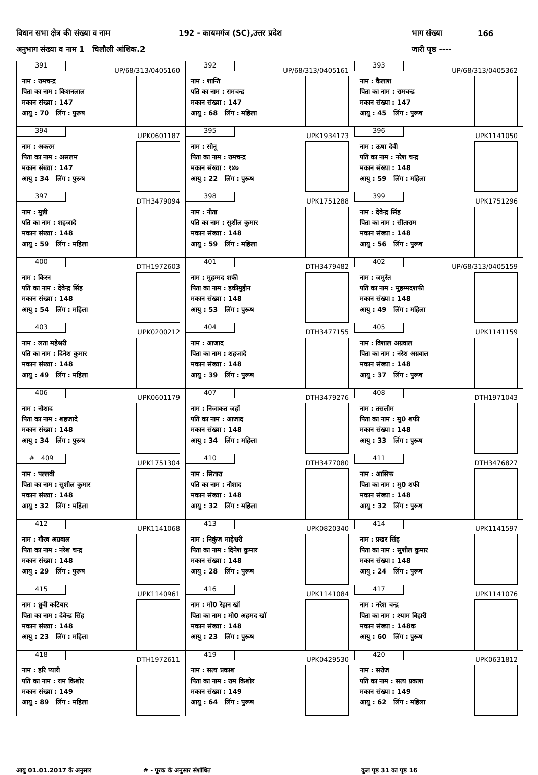विधान सभा क्षेत्र की संख्या व नाम 192 - कायमगंज (SC),उत्तर प्रदेश भाग संख्या 166
अनुभाग संख्या व नाम 1 चिलौली आंशिक.2 जारी पृष्ठ ----
| 391 UP/68/313/0405160 नाम : रामचन्द्र पिता का नाम : किशनलाल मकान संख्या : 147 आयु : 70 लिंग : पुरूष | 392 UP/68/313/0405161 नाम : शान्ति पति का नाम : रामचन्द्र मकान संख्या : 147 आयु : 68 लिंग : महिला | 393 UP/68/313/0405362 नाम : कैलाश पिता का नाम : रामचन्द्र मकान संख्या : 147 आयु : 45 लिंग : पुरूष |
| 394 UPK0601187 नाम : अकरम पिता का नाम : असलम मकान संख्या : 147 आयु : 34 लिंग : पुरूष | 395 UPK1934173 नाम : सोनू पिता का नाम : रामचन्द्र मकान संख्या : १४७ आयु : 22 लिंग : पुरूष | 396 UPK1141050 नाम : ऊषा देवी पति का नाम : नरेश चन्द्र मकान संख्या : 148 आयु : 59 लिंग : महिला |
| 397 DTH3479094 नाम : मुन्नी पति का नाम : शहजादे मकान संख्या : 148 आयु : 59 लिंग : महिला | 398 UPK1751288 नाम : नीता पति का नाम : सुशील कुमार मकान संख्या : 148 आयु : 59 लिंग : महिला | 399 UPK1751296 नाम : देवेन्द्र सिंह पिता का नाम : सीताराम मकान संख्या : 148 आयु : 56 लिंग : पुरूष |
| 400 DTH1972603 नाम : किरन पति का नाम : देवेन्द्र सिंह मकान संख्या : 148 आयु : 54 लिंग : महिला | 401 DTH3479482 नाम : मुहम्मद शफी पिता का नाम : हकीमुद्दीन मकान संख्या : 148 आयु : 53 लिंग : पुरूष | 402 UP/68/313/0405159 नाम : जमुर्रत पति का नाम : मुहम्मदशफी मकान संख्या : 148 आयु : 49 लिंग : महिला |
| 403 UPK0200212 नाम : लता महेश्वरी पति का नाम : दिनेश कुमार मकान संख्या : 148 आयु : 49 लिंग : महिला | 404 DTH3477155 नाम : आजाद पिता का नाम : शहजादे मकान संख्या : 148 आयु : 39 लिंग : पुरूष | 405 UPK1141159 नाम : विशाल अग्रवाल पिता का नाम : नरेश अग्रवाल मकान संख्या : 148 आयु : 37 लिंग : पुरूष |
| 406 UPK0601179 नाम : नौशाद पिता का नाम : शहजादे मकान संख्या : 148 आयु : 34 लिंग : पुरूष | 407 DTH3479276 नाम : निजाकत जहाँ पति का नाम : आजाद मकान संख्या : 148 आयु : 34 लिंग : महिला | 408 DTH1971043 नाम : तसलीम पिता का नाम : मु0 शफी मकान संख्या : 148 आयु : 33 लिंग : पुरूष |
| # 409 UPK1751304 नाम : पल्लवी पिता का नाम : सुशील कुमार मकान संख्या : 148 आयु : 32 लिंग : महिला | 410 DTH3477080 नाम : सितारा पति का नाम : नौशाद मकान संख्या : 148 आयु : 32 लिंग : महिला | 411 DTH3476827 नाम : आसिफ पिता का नाम : मु0 शफी मकान संख्या : 148 आयु : 32 लिंग : पुरूष |
| 412 UPK1141068 नाम : गौरव अग्रवाल पिता का नाम : नरेश चन्द्र मकान संख्या : 148 आयु : 29 लिंग : पुरूष | 413 UPK0820340 नाम : निकुंज माहेश्वरी पिता का नाम : दिनेश कुमार मकान संख्या : 148 आयु : 28 लिंग : पुरूष | 414 UPK1141597 नाम : प्रखर सिंह पिता का नाम : सुशील कुमार मकान संख्या : 148 आयु : 24 लिंग : पुरूष |
| 415 UPK1140961 नाम : ध्रुवी कटियार पिता का नाम : देवेन्द्र सिंह मकान संख्या : 148 आयु : 23 लिंग : महिला | 416 UPK1141084 नाम : मो0 रेहान खॉ पिता का नाम : मो0 अहमद खॉ मकान संख्या : 148 आयु : 23 लिंग : पुरूष | 417 UPK1141076 नाम : नरेश चन्द्र पिता का नाम : श्याम बिहारी मकान संख्या : 148क आयु : 60 लिंग : पुरूष |
| 418 DTH1972611 नाम : हरि प्यारी पति का नाम : राम किशोर मकान संख्या : 149 आयु : 89 लिंग : महिला | 419 UPK0429530 नाम : सत्य प्रकाश पिता का नाम : राम किशोर मकान संख्या : 149 आयु : 64 लिंग : पुरूष | 420 UPK0631812 नाम : सरोज पति का नाम : सत्य प्रकाश मकान संख्या : 149 आयु : 62 लिंग : महिला |
आयु 01.01.2017 के अनुसार # - पूरक के अनुसार संशोधित कुल पृष्ठ 31 का पृष्ठ 16